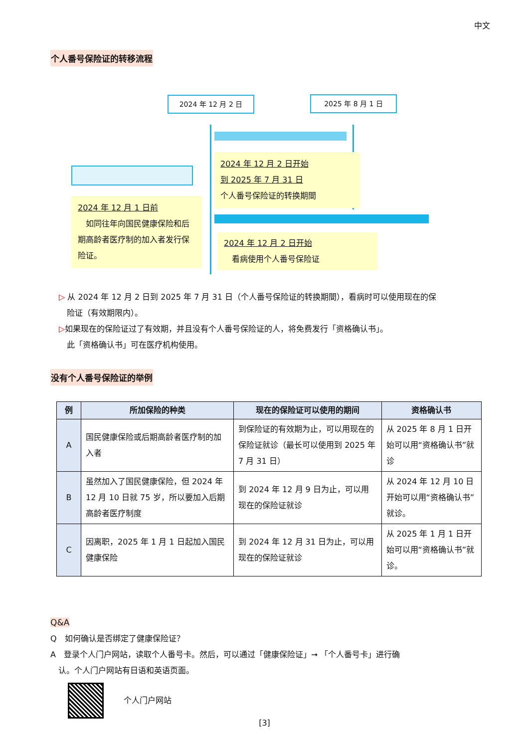中文
个人番号保险证的转移流程
2024 年 12 月 2 日 2025 年 8 月 1 日
2024 年 12 月 2 日开始
到 2025 年 7 月 31 日
个人番号保险证的转换期間
2024 年 12 月 1 日前
　如同往年向国民健康保险和后期高龄者医疗制的加入者发行保险证。
2024 年 12 月 2 日开始
　看病使用个人番号保险证
▷ 从 2024 年 12 月 2 日到 2025 年 7 月 31 日（个人番号保险证的转换期間），看病时可以使用现在的保
　险证（有效期限内）。
▷如果现在的保险证过了有效期，并且没有个人番号保险证的人，将免费发行「资格确认书」。
　此「资格确认书」可在医疗机构使用。
没有个人番号保险证的举例
| 例 | 所加保险的种类 | 现在的保险证可以使用的期间 | 资格确认书 |
| --- | --- | --- | --- |
| A | 国民健康保险或后期高龄者医疗制的加入者 | 到保险证的有效期为止，可以用现在的保险证就诊（最长可以使用到 2025 年 7 月 31 日） | 从 2025 年 8 月 1 日开始可以用“资格确认书”就诊 |
| B | 虽然加入了国民健康保险，但 2024 年 12 月 10 日就 75 岁，所以要加入后期高龄者医疗制度 | 到 2024 年 12 月 9 日为止，可以用现在的保险证就诊 | 从 2024 年 12 月 10 日开始可以用“资格确认书”就诊。 |
| C | 因离职，2025 年 1 月 1 日起加入国民健康保险 | 到 2024 年 12 月 31 日为止，可以用现在的保险证就诊 | 从 2025 年 1 月 1 日开始可以用“资格确认书”就诊。 |
Q&A
Q　如何确认是否绑定了健康保险证？
A　登录个人门户网站，读取个人番号卡。然后，可以通过「健康保险证」➞ 「个人番号卡」进行确
　认。个人门户网站有日语和英语页面。
个人门户网站
[3]